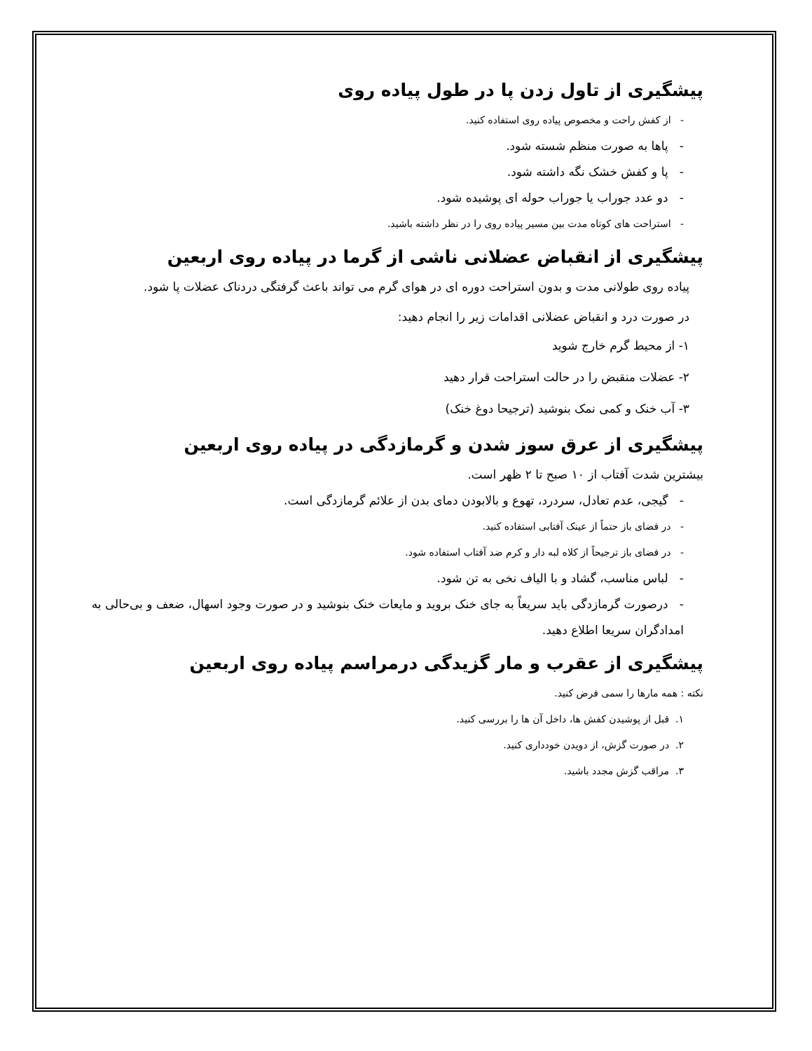پیشگیری از تاول زدن پا در طول پیاده روی
- از کفش راحت و مخصوص پیاده روی استفاده کنید.
- پاها به صورت منظم شسته شود.
- پا و کفش خشک نگه داشته شود.
- دو عدد جوراب یا جوراب حوله ای پوشیده شود.
- استراحت های کوتاه مدت بین مسیر پیاده روی را در نظر داشته باشید.
پیشگیری از انقباض عضلانی ناشی از گرما در پیاده روی اربعین
پیاده روی طولانی مدت و بدون استراحت دوره ای در هوای گرم می تواند باعث گرفتگی دردناک عضلات پا شود.
در صورت درد و انقباض عضلانی اقدامات زیر را انجام دهید:
۱- از محیط گرم خارج شوید
۲- عضلات منقبض را در حالت استراحت قرار دهید
۳- آب خنک و کمی نمک بنوشید (ترجیحا دوغ خنک)
پیشگیری از عرق سوز شدن و گرمازدگی در پیاده روی اربعین
بیشترین شدت آفتاب از ۱۰ صبح تا ۲ ظهر است.
- گیجی، عدم تعادل، سردرد، تهوع و بالابودن دمای بدن از علائم گرمازدگی است.
- در فضای باز حتماً از عینک آفتابی استفاده کنید.
- در فضای باز ترجیحاً از کلاه لبه دار و کرم ضد آفتاب استفاده شود.
- لباس مناسب، گشاد و با الیاف نخی به تن شود.
- درصورت گرمازدگی باید سریعاً به جای خنک بروید و مایعات خنک بنوشید و در صورت وجود اسهال، ضعف و بی‌حالی به امدادگران سریعا اطلاع دهید.
پیشگیری از عقرب و مار گزیدگی درمراسم پیاده روی اربعین
نکته : همه مارها را سمی فرض کنید.
۱. قبل از پوشیدن کفش ها، داخل آن ها را بررسی کنید.
۲. در صورت گزش، از دویدن خودداری کنید.
۳. مراقب گزش مجدد باشید.